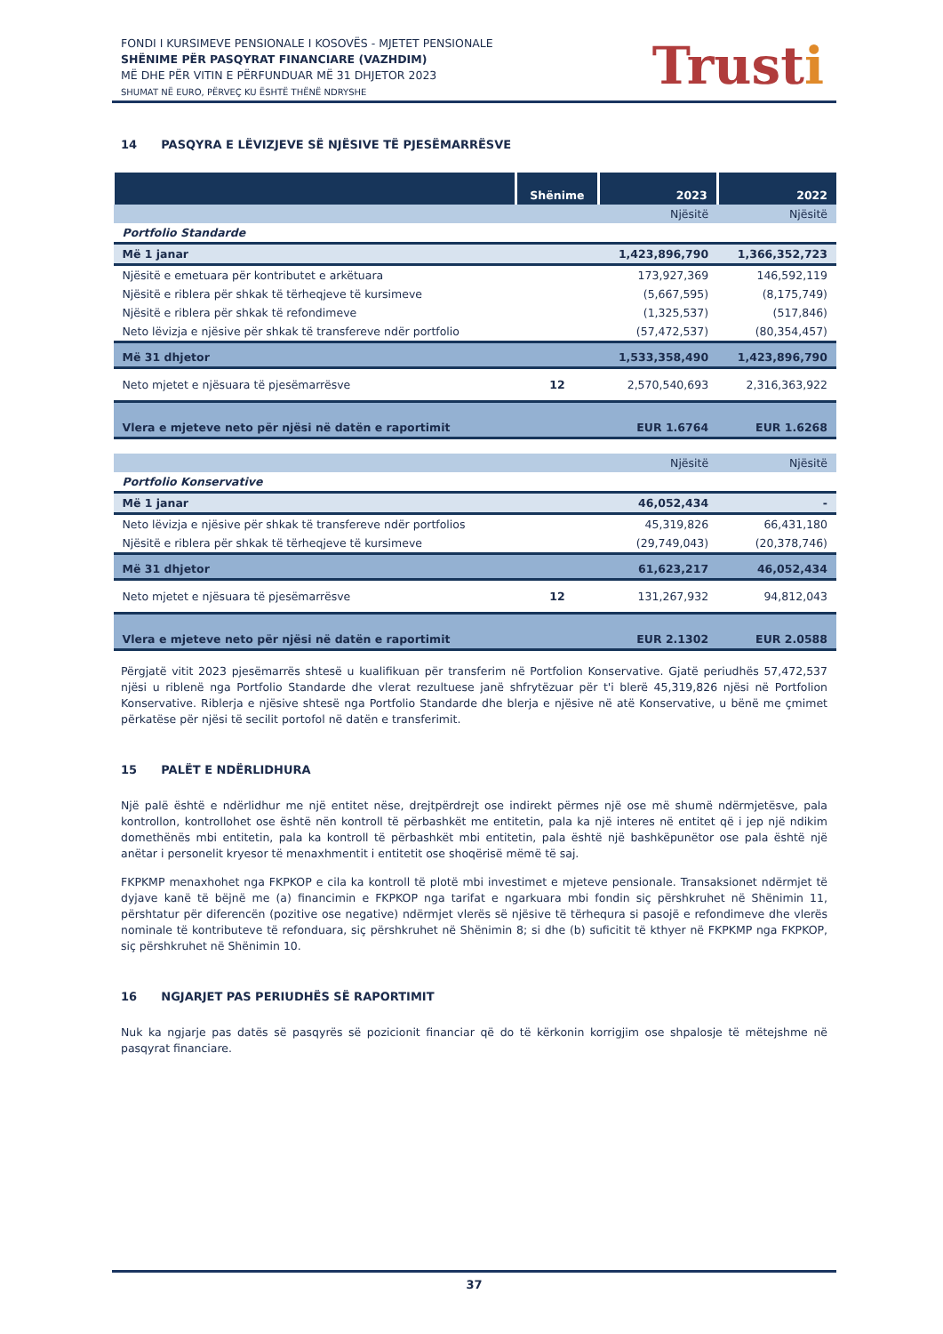FONDI I KURSIMEVE PENSIONALE I KOSOVËS - MJETET PENSIONALE
SHËNIME PËR PASQYRAT FINANCIARE (VAZHDIM)
MË DHE PËR VITIN E PËRFUNDUAR MË 31 DHJETOR 2023
SHUMAT NË EURO, PËRVEÇ KU ËSHTË THËNË NDRYSHE
Trusti
14 PASQYRA E LËVIZJEVE SË NJËSIVE TË PJESËMARRËSVE
| | Shënime | 2023 | 2022 |
| --- | --- | --- | --- |
| | | Njësitë | Njësitë |
| Portfolio Standarde | | | |
| Më 1 janar | | 1,423,896,790 | 1,366,352,723 |
| Njësitë e emetuara për kontributet e arkëtuara | | 173,927,369 | 146,592,119 |
| Njësitë e riblera për shkak të tërheqjeve të kursimeve | | (5,667,595) | (8,175,749) |
| Njësitë e riblera për shkak të refondimeve | | (1,325,537) | (517,846) |
| Neto lëvizja e njësive për shkak të transfereve ndër portfolio | | (57,472,537) | (80,354,457) |
| Më 31 dhjetor | | 1,533,358,490 | 1,423,896,790 |
| Neto mjetet e njësuara të pjesëmarrësve | 12 | 2,570,540,693 | 2,316,363,922 |
| Vlera e mjeteve neto për njësi në datën e raportimit | | EUR 1.6764 | EUR 1.6268 |
| | | Njësitë | Njësitë |
| Portfolio Konservative | | | |
| Më 1 janar | | 46,052,434 | - |
| Neto lëvizja e njësive për shkak të transfereve ndër portfolios | | 45,319,826 | 66,431,180 |
| Njësitë e riblera për shkak të tërheqjeve të kursimeve | | (29,749,043) | (20,378,746) |
| Më 31 dhjetor | | 61,623,217 | 46,052,434 |
| Neto mjetet e njësuara të pjesëmarrësve | 12 | 131,267,932 | 94,812,043 |
| Vlera e mjeteve neto për njësi në datën e raportimit | | EUR 2.1302 | EUR 2.0588 |
Përgjatë vitit 2023 pjesëmarrës shtesë u kualifikuan për transferim në Portfolion Konservative. Gjatë periudhës 57,472,537 njësi u riblenë nga Portfolio Standarde dhe vlerat rezultuese janë shfrytëzuar për t'i blerë 45,319,826 njësi në Portfolion Konservative. Riblerja e njësive shtesë nga Portfolio Standarde dhe blerja e njësive në atë Konservative, u bënë me çmimet përkatëse për njësi të secilit portofol në datën e transferimit.
15 PALËT E NDËRLIDHURA
Një palë është e ndërlidhur me një entitet nëse, drejtpërdrejt ose indirekt përmes një ose më shumë ndërmjetësve, pala kontrollon, kontrollohet ose është nën kontroll të përbashkët me entitetin, pala ka një interes në entitet që i jep një ndikim domethënës mbi entitetin, pala ka kontroll të përbashkët mbi entitetin, pala është një bashkëpunëtor ose pala është një anëtar i personelit kryesor të menaxhmentit i entitetit ose shoqërisë mëmë të saj.
FKPKMP menaxhohet nga FKPKOP e cila ka kontroll të plotë mbi investimet e mjeteve pensionale. Transaksionet ndërmjet të dyjave kanë të bëjnë me (a) financimin e FKPKOP nga tarifat e ngarkuara mbi fondin siç përshkruhet në Shënimin 11, përshtatur për diferencën (pozitive ose negative) ndërmjet vlerës së njësive të tërhequra si pasojë e refondimeve dhe vlerës nominale të kontributeve të refonduara, siç përshkruhet në Shënimin 8; si dhe (b) suficitit të kthyer në FKPKMP nga FKPKOP, siç përshkruhet në Shënimin 10.
16 NGJARJET PAS PERIUDHËS SË RAPORTIMIT
Nuk ka ngjarje pas datës së pasqyrës së pozicionit financiar që do të kërkonin korrigjim ose shpalosje të mëtejshme në pasqyrat financiare.
37